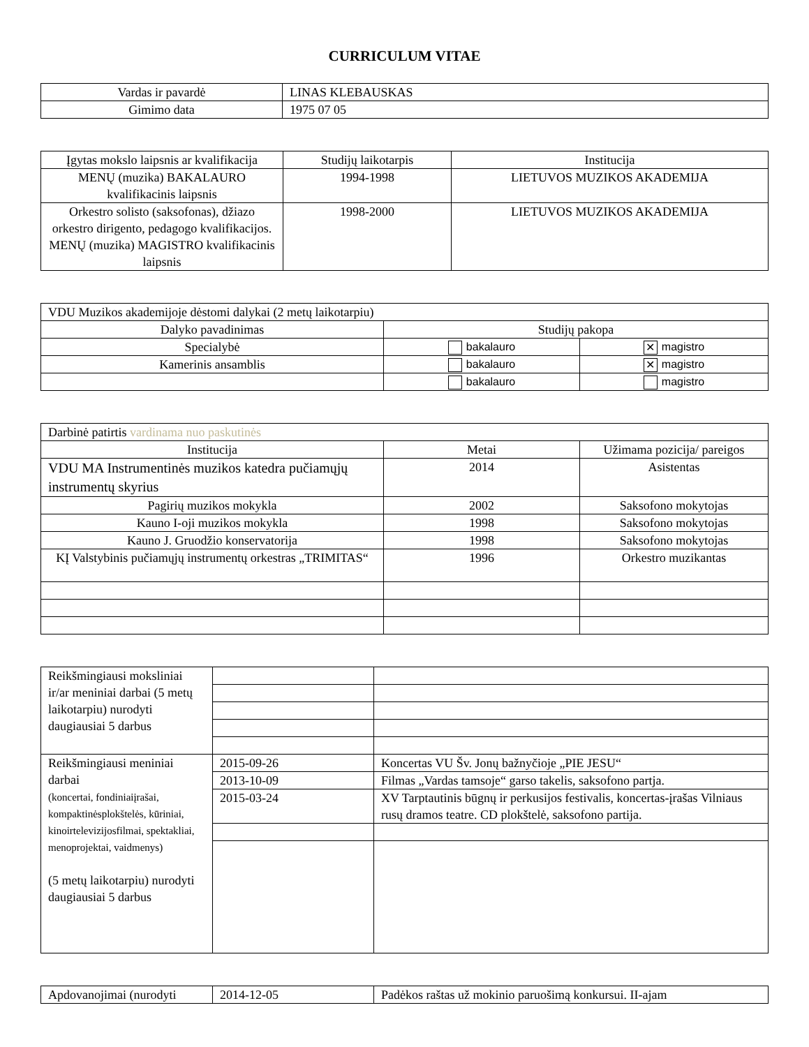CURRICULUM VITAE
| Vardas ir pavardė | LINAS KLEBAUSKAS |
| Gimimo data | 1975 07 05 |
| Įgytas mokslo laipsnis ar kvalifikacija | Studijų laikotarpis | Institucija |
| --- | --- | --- |
| MENŲ (muzika) BAKALAURO kvalifikacinis laipsnis | 1994-1998 | LIETUVOS MUZIKOS AKADEMIJA |
| Orkestro solisto (saksofonas), džiazo orkestro dirigento, pedagogo kvalifikacijos. MENŲ (muzika) MAGISTRO kvalifikacinis laipsnis | 1998-2000 | LIETUVOS MUZIKOS AKADEMIJA |
| VDU Muzikos akademijoje dėstomi dalykai (2 metų laikotarpiu) | | |
| Dalyko pavadinimas | Studijų pakopa | |
| Specialybė | bakalauro | ✕ magistro |
| Kamerinis ansamblis | bakalauro | ✕ magistro |
| | bakalauro | magistro |
| Darbinė patirtis vardinama nuo paskutinės | | |
| Institucija | Metai | Užimama pozicija/ pareigos |
| VDU MA Instrumentinės muzikos katedra pučiamųjų instrumentų skyrius | 2014 | Asistentas |
| Pagirių muzikos mokykla | 2002 | Saksofono mokytojas |
| Kauno I-oji muzikos mokykla | 1998 | Saksofono mokytojas |
| Kauno J. Gruodžio konservatorija | 1998 | Saksofono mokytojas |
| KĮ Valstybinis pučiamųjų instrumentų orkestras „TRIMITAS“ | 1996 | Orkestro muzikantas |
| Reikšmingiausi moksliniai ir/ar meniniai darbai (5 metų laikotarpiu) nurodyti daugiausiai 5 darbus | | |
| Reikšmingiausi meniniai darbai (koncertai, fondiniaiįrašai, kompaktinėsplokštelės, kūriniai, kinoirtelevizijosfilmai, spektakliai, menoprojektai, vaidmenys) (5 metų laikotarpiu) nurodyti daugiausiai 5 darbus | 2015-09-26 | Koncertas VU Šv. Jonų bažnyčioje „PIE JESU“ |
| | 2013-10-09 | Filmas „Vardas tamsoje“ garso takelis, saksofono partja. |
| | 2015-03-24 | XV Tarptautinis būgnų ir perkusijos festivalis, koncertas-įrašas Vilniaus rusų dramos teatre. CD plokštelė, saksofono partija. |
| Apdovanojimai (nurodyti | 2014-12-05 | Padėkos raštas už mokinio paruošimą konkursui. II-ajam |